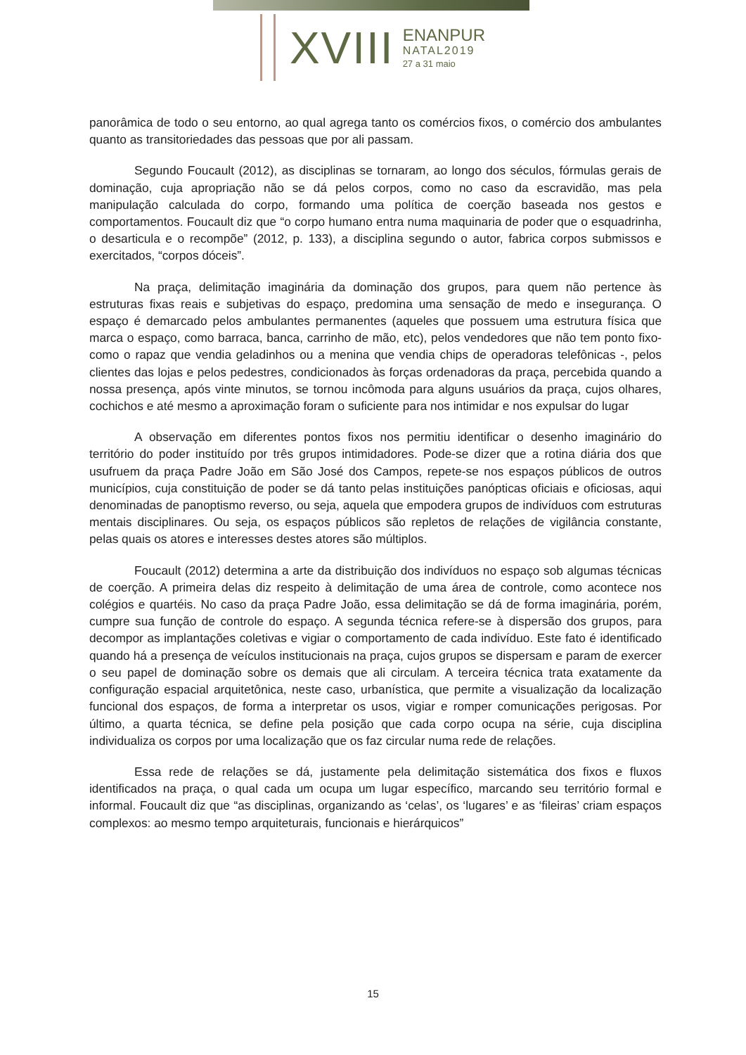XVIII
ENANPUR
NATAL2019
27 a 31 maio
panorâmica de todo o seu entorno, ao qual agrega tanto os comércios fixos, o comércio dos ambulantes quanto as transitoriedades das pessoas que por ali passam.
Segundo Foucault (2012), as disciplinas se tornaram, ao longo dos séculos, fórmulas gerais de dominação, cuja apropriação não se dá pelos corpos, como no caso da escravidão, mas pela manipulação calculada do corpo, formando uma política de coerção baseada nos gestos e comportamentos. Foucault diz que “o corpo humano entra numa maquinaria de poder que o esquadrinha, o desarticula e o recompõe” (2012, p. 133), a disciplina segundo o autor, fabrica corpos submissos e exercitados, “corpos dóceis”.
Na praça, delimitação imaginária da dominação dos grupos, para quem não pertence às estruturas fixas reais e subjetivas do espaço, predomina uma sensação de medo e insegurança. O espaço é demarcado pelos ambulantes permanentes (aqueles que possuem uma estrutura física que marca o espaço, como barraca, banca, carrinho de mão, etc), pelos vendedores que não tem ponto fixo- como o rapaz que vendia geladinhos ou a menina que vendia chips de operadoras telefônicas -, pelos clientes das lojas e pelos pedestres, condicionados às forças ordenadoras da praça, percebida quando a nossa presença, após vinte minutos, se tornou incômoda para alguns usuários da praça, cujos olhares, cochichos e até mesmo a aproximação foram o suficiente para nos intimidar e nos expulsar do lugar
A observação em diferentes pontos fixos nos permitiu identificar o desenho imaginário do território do poder instituído por três grupos intimidadores. Pode-se dizer que a rotina diária dos que usufruem da praça Padre João em São José dos Campos, repete-se nos espaços públicos de outros municípios, cuja constituição de poder se dá tanto pelas instituições panópticas oficiais e oficiosas, aqui denominadas de panoptismo reverso, ou seja, aquela que empodera grupos de indivíduos com estruturas mentais disciplinares. Ou seja, os espaços públicos são repletos de relações de vigilância constante, pelas quais os atores e interesses destes atores são múltiplos.
Foucault (2012) determina a arte da distribuição dos indivíduos no espaço sob algumas técnicas de coerção. A primeira delas diz respeito à delimitação de uma área de controle, como acontece nos colégios e quartéis. No caso da praça Padre João, essa delimitação se dá de forma imaginária, porém, cumpre sua função de controle do espaço. A segunda técnica refere-se à dispersão dos grupos, para decompor as implantações coletivas e vigiar o comportamento de cada indivíduo. Este fato é identificado quando há a presença de veículos institucionais na praça, cujos grupos se dispersam e param de exercer o seu papel de dominação sobre os demais que ali circulam. A terceira técnica trata exatamente da configuração espacial arquitetônica, neste caso, urbanística, que permite a visualização da localização funcional dos espaços, de forma a interpretar os usos, vigiar e romper comunicações perigosas. Por último, a quarta técnica, se define pela posição que cada corpo ocupa na série, cuja disciplina individualiza os corpos por uma localização que os faz circular numa rede de relações.
Essa rede de relações se dá, justamente pela delimitação sistemática dos fixos e fluxos identificados na praça, o qual cada um ocupa um lugar específico, marcando seu território formal e informal. Foucault diz que “as disciplinas, organizando as ‘celas’, os ‘lugares’ e as ‘fileiras’ criam espaços complexos: ao mesmo tempo arquiteturais, funcionais e hierárquicos”
15